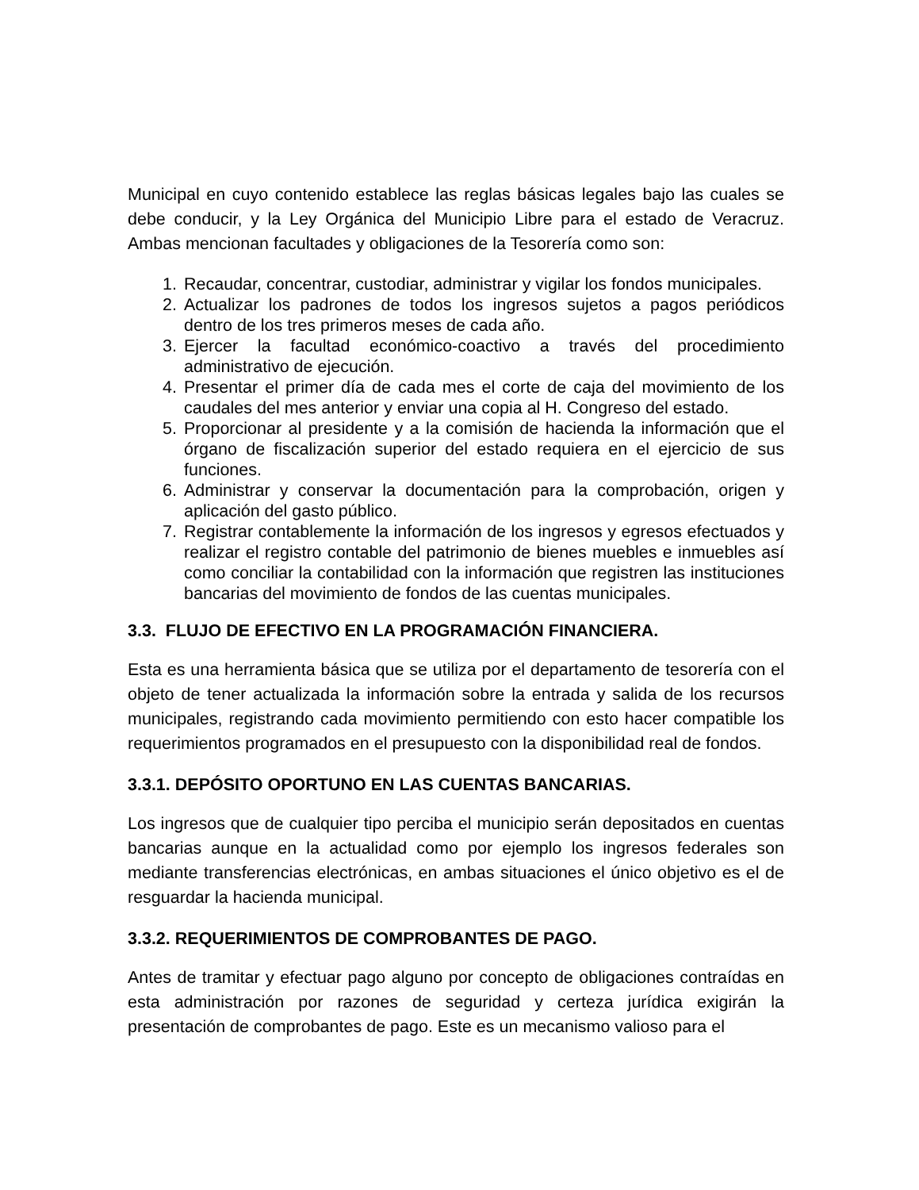Municipal en cuyo contenido establece las reglas básicas legales bajo las cuales se debe conducir, y la Ley Orgánica del Municipio Libre para el estado de Veracruz. Ambas mencionan facultades y obligaciones de la Tesorería como son:
1. Recaudar, concentrar, custodiar, administrar y vigilar los fondos municipales.
2. Actualizar los padrones de todos los ingresos sujetos a pagos periódicos dentro de los tres primeros meses de cada año.
3. Ejercer la facultad económico-coactivo a través del procedimiento administrativo de ejecución.
4. Presentar el primer día de cada mes el corte de caja del movimiento de los caudales del mes anterior y enviar una copia al H. Congreso del estado.
5. Proporcionar al presidente y a la comisión de hacienda la información que el órgano de fiscalización superior del estado requiera en el ejercicio de sus funciones.
6. Administrar y conservar la documentación para la comprobación, origen y aplicación del gasto público.
7. Registrar contablemente la información de los ingresos y egresos efectuados y realizar el registro contable del patrimonio de bienes muebles e inmuebles así como conciliar la contabilidad con la información que registren las instituciones bancarias del movimiento de fondos de las cuentas municipales.
3.3. FLUJO DE EFECTIVO EN LA PROGRAMACIÓN FINANCIERA.
Esta es una herramienta básica que se utiliza por el departamento de tesorería con el objeto de tener actualizada la información sobre la entrada y salida de los recursos municipales, registrando cada movimiento permitiendo con esto hacer compatible los requerimientos programados en el presupuesto con la disponibilidad real de fondos.
3.3.1. DEPÓSITO OPORTUNO EN LAS CUENTAS BANCARIAS.
Los ingresos que de cualquier tipo perciba el municipio serán depositados en cuentas bancarias aunque en la actualidad como por ejemplo los ingresos federales son mediante transferencias electrónicas, en ambas situaciones el único objetivo es el de resguardar la hacienda municipal.
3.3.2. REQUERIMIENTOS DE COMPROBANTES DE PAGO.
Antes de tramitar y efectuar pago alguno por concepto de obligaciones contraídas en esta administración por razones de seguridad y certeza jurídica exigirán la presentación de comprobantes de pago. Este es un mecanismo valioso para el